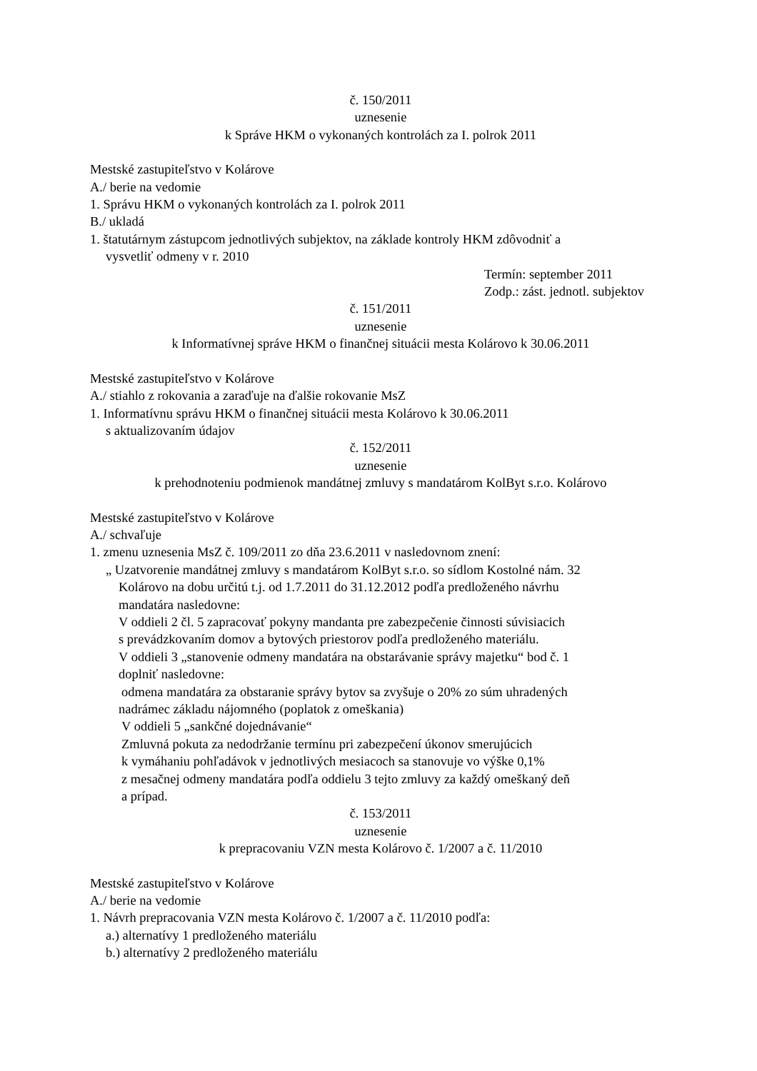č. 150/2011
uznesenie
k Správe HKM o vykonaných kontrolách za I. polrok 2011
Mestské zastupiteľstvo v Kolárove
A./ berie na vedomie
1. Správu HKM o vykonaných kontrolách za I. polrok 2011
B./ ukladá
1. štatutárnym zástupcom jednotlivých subjektov, na základe kontroly HKM zdôvodniť a
vysvetliť odmeny v r. 2010
Termín: september 2011
Zodp.: zást. jednotl. subjektov
č. 151/2011
uznesenie
k Informatívnej správe HKM o finančnej situácii mesta Kolárovo k 30.06.2011
Mestské zastupiteľstvo v Kolárove
A./ stiahlo z rokovania a zaraďuje na ďalšie rokovanie MsZ
1. Informatívnu správu HKM o finančnej situácii mesta Kolárovo k 30.06.2011
s aktualizovaním údajov
č. 152/2011
uznesenie
k prehodnoteniu podmienok mandátnej zmluvy s mandatárom KolByt s.r.o. Kolárovo
Mestské zastupiteľstvo v Kolárove
A./ schvaľuje
1. zmenu uznesenia MsZ č. 109/2011 zo dňa 23.6.2011 v nasledovnom znení:
„ Uzatvorenie mandátnej zmluvy s mandatárom KolByt s.r.o. so sídlom Kostolné nám. 32
Kolárovo na dobu určitú t.j. od 1.7.2011 do 31.12.2012 podľa predloženého návrhu
mandatára nasledovne:
V oddieli 2 čl. 5 zapracovať pokyny mandanta pre zabezpečenie činnosti súvisiacich
s prevádzkovaním domov a bytových priestorov podľa predloženého materiálu.
V oddieli 3 „stanovenie odmeny mandatára na obstarávanie správy majetku“ bod č. 1
doplniť nasledovne:
odmena mandatára za obstaranie správy bytov sa zvyšuje o 20% zo súm uhradených
nadrámec základu nájomného (poplatok z omeškania)
V oddieli 5 „sankčné dojednávanie“
Zmluvná pokuta za nedodržanie termínu pri zabezpečení úkonov smerujúcich
k vymáhaniu pohľadávok v jednotlivých mesiacoch sa stanovuje vo výške 0,1%
z mesačnej odmeny mandatára podľa oddielu 3 tejto zmluvy za každý omeškaný deň
a prípad.
č. 153/2011
uznesenie
k prepracovaniu VZN mesta Kolárovo č. 1/2007 a č. 11/2010
Mestské zastupiteľstvo v Kolárove
A./ berie na vedomie
1. Návrh prepracovania VZN mesta Kolárovo č. 1/2007 a č. 11/2010 podľa:
a.) alternatívy 1 predloženého materiálu
b.) alternatívy 2 predloženého materiálu